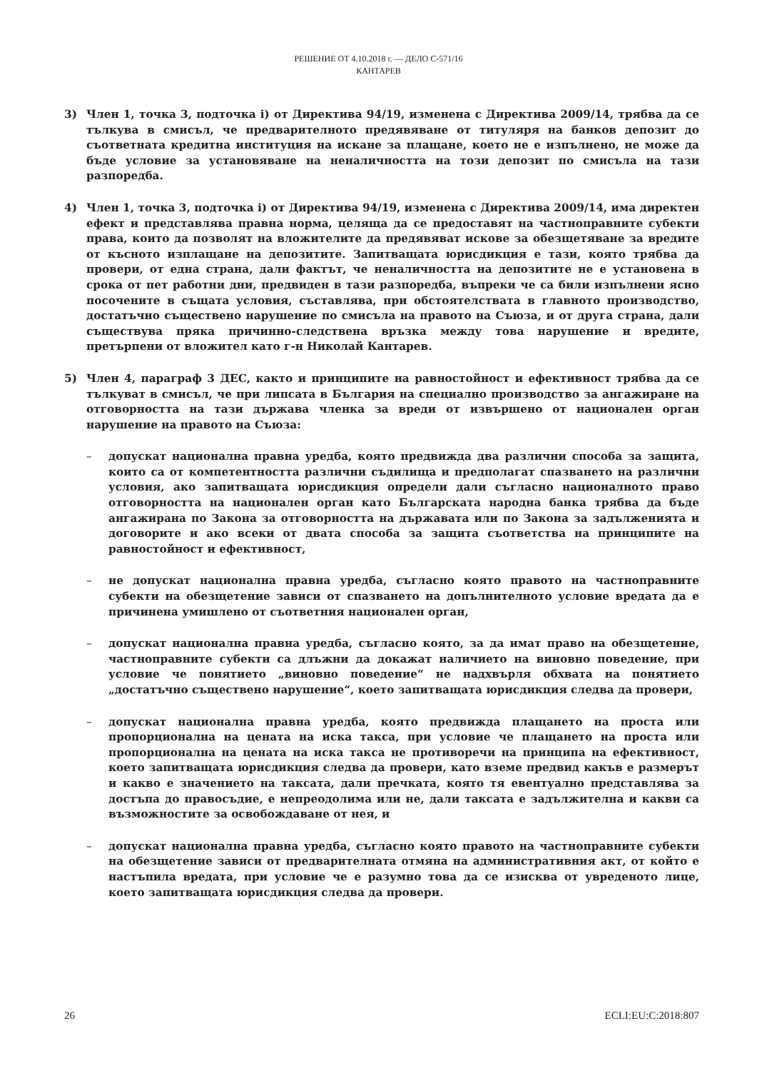РЕШЕНИЕ ОТ 4.10.2018 г. — ДЕЛО C-571/16
КАНТАРЕВ
3) Член 1, точка 3, подточка i) от Директива 94/19, изменена с Директива 2009/14, трябва да се тълкува в смисъл, че предварителното предявяване от титуляря на банков депозит до съответната кредитна институция на искане за плащане, което не е изпълнено, не може да бъде условие за установяване на неналичността на този депозит по смисъла на тази разпоредба.
4) Член 1, точка 3, подточка i) от Директива 94/19, изменена с Директива 2009/14, има директен ефект и представлява правна норма, целяща да се предоставят на частноправните субекти права, които да позволят на вложителите да предявяват искове за обезщетяване за вредите от късното изплащане на депозитите. Запитващата юрисдикция е тази, която трябва да провери, от една страна, дали фактът, че неналичността на депозитите не е установена в срока от пет работни дни, предвиден в тази разпоредба, въпреки че са били изпълнени ясно посочените в същата условия, съставлява, при обстоятелствата в главното производство, достатъчно съществено нарушение по смисъла на правото на Съюза, и от друга страна, дали съществува пряка причинно-следствена връзка между това нарушение и вредите, претърпени от вложител като г-н Николай Кантарев.
5) Член 4, параграф 3 ДЕС, както и принципите на равностойност и ефективност трябва да се тълкуват в смисъл, че при липсата в България на специално производство за ангажиране на отговорността на тази държава членка за вреди от извършено от национален орган нарушение на правото на Съюза:
– допускат национална правна уредба, която предвижда два различни способа за защита, които са от компетентността различни съдилища и предполагат спазването на различни условия, ако запитващата юрисдикция определи дали съгласно националното право отговорността на национален орган като Българската народна банка трябва да бъде ангажирана по Закона за отговорността на държавата или по Закона за задълженията и договорите и ако всеки от двата способа за защита съответства на принципите на равностойност и ефективност,
– не допускат национална правна уредба, съгласно която правото на частноправните субекти на обезщетение зависи от спазването на допълнителното условие вредата да е причинена умишлено от съответния национален орган,
– допускат национална правна уредба, съгласно която, за да имат право на обезщетение, частноправните субекти са длъжни да докажат наличието на виновно поведение, при условие че понятието „виновно поведение“ не надхвърля обхвата на понятието „достатъчно съществено нарушение“, което запитващата юрисдикция следва да провери,
– допускат национална правна уредба, която предвижда плащането на проста или пропорционална на цената на иска такса, при условие че плащането на проста или пропорционална на цената на иска такса не противоречи на принципа на ефективност, което запитващата юрисдикция следва да провери, като вземе предвид какъв е размерът и какво е значението на таксата, дали пречката, която тя евентуално представлява за достъпа до правосъдие, е непреодолима или не, дали таксата е задължителна и какви са възможностите за освобождаване от нея, и
– допускат национална правна уредба, съгласно която правото на частноправните субекти на обезщетение зависи от предварителната отмяна на административния акт, от който е настъпила вредата, при условие че е разумно това да се изисква от увреденото лице, което запитващата юрисдикция следва да провери.
26 ECLI:EU:C:2018:807